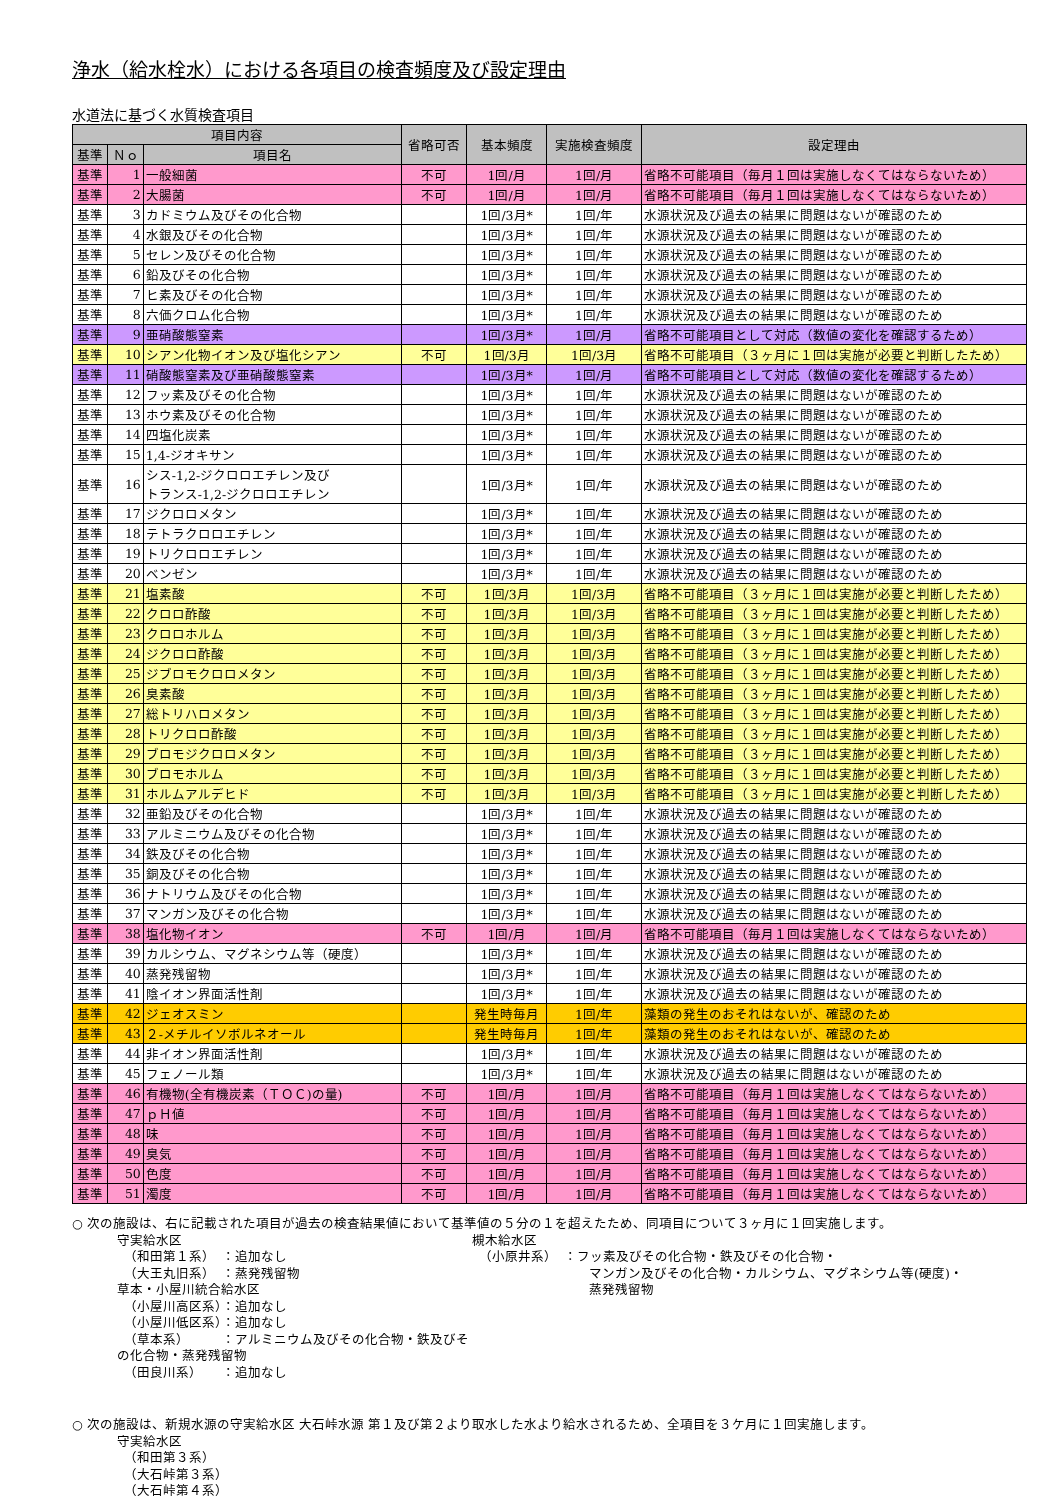浄水（給水栓水）における各項目の検査頻度及び設定理由
水道法に基づく水質検査項目
| 項目内容 | | | 省略可否 | 基本頻度 | 実施検査頻度 | 設定理由 |
| --- | --- | --- | --- | --- | --- | --- |
| 基準 | Ｎｏ | 項目名 | | | | |
| 基準 | 1 | 一般細菌 | 不可 | 1回/月 | 1回/月 | 省略不可能項目（毎月１回は実施しなくてはならないため） |
| 基準 | 2 | 大腸菌 | 不可 | 1回/月 | 1回/月 | 省略不可能項目（毎月１回は実施しなくてはならないため） |
| 基準 | 3 | カドミウム及びその化合物 | | 1回/3月* | 1回/年 | 水源状況及び過去の結果に問題はないが確認のため |
| 基準 | 4 | 水銀及びその化合物 | | 1回/3月* | 1回/年 | 水源状況及び過去の結果に問題はないが確認のため |
| 基準 | 5 | セレン及びその化合物 | | 1回/3月* | 1回/年 | 水源状況及び過去の結果に問題はないが確認のため |
| 基準 | 6 | 鉛及びその化合物 | | 1回/3月* | 1回/年 | 水源状況及び過去の結果に問題はないが確認のため |
| 基準 | 7 | ヒ素及びその化合物 | | 1回/3月* | 1回/年 | 水源状況及び過去の結果に問題はないが確認のため |
| 基準 | 8 | 六価クロム化合物 | | 1回/3月* | 1回/年 | 水源状況及び過去の結果に問題はないが確認のため |
| 基準 | 9 | 亜硝酸態窒素 | | 1回/3月* | 1回/月 | 省略不可能項目として対応（数値の変化を確認するため） |
| 基準 | 10 | シアン化物イオン及び塩化シアン | 不可 | 1回/3月 | 1回/3月 | 省略不可能項目（３ヶ月に１回は実施が必要と判断したため） |
| 基準 | 11 | 硝酸態窒素及び亜硝酸態窒素 | | 1回/3月* | 1回/月 | 省略不可能項目として対応（数値の変化を確認するため） |
| 基準 | 12 | フッ素及びその化合物 | | 1回/3月* | 1回/年 | 水源状況及び過去の結果に問題はないが確認のため |
| 基準 | 13 | ホウ素及びその化合物 | | 1回/3月* | 1回/年 | 水源状況及び過去の結果に問題はないが確認のため |
| 基準 | 14 | 四塩化炭素 | | 1回/3月* | 1回/年 | 水源状況及び過去の結果に問題はないが確認のため |
| 基準 | 15 | 1,4-ジオキサン | | 1回/3月* | 1回/年 | 水源状況及び過去の結果に問題はないが確認のため |
| 基準 | 16 | シス-1,2-ジクロロエチレン及び トランス-1,2-ジクロロエチレン | | 1回/3月* | 1回/年 | 水源状況及び過去の結果に問題はないが確認のため |
| 基準 | 17 | ジクロロメタン | | 1回/3月* | 1回/年 | 水源状況及び過去の結果に問題はないが確認のため |
| 基準 | 18 | テトラクロロエチレン | | 1回/3月* | 1回/年 | 水源状況及び過去の結果に問題はないが確認のため |
| 基準 | 19 | トリクロロエチレン | | 1回/3月* | 1回/年 | 水源状況及び過去の結果に問題はないが確認のため |
| 基準 | 20 | ベンゼン | | 1回/3月* | 1回/年 | 水源状況及び過去の結果に問題はないが確認のため |
| 基準 | 21 | 塩素酸 | 不可 | 1回/3月 | 1回/3月 | 省略不可能項目（３ヶ月に１回は実施が必要と判断したため） |
| 基準 | 22 | クロロ酢酸 | 不可 | 1回/3月 | 1回/3月 | 省略不可能項目（３ヶ月に１回は実施が必要と判断したため） |
| 基準 | 23 | クロロホルム | 不可 | 1回/3月 | 1回/3月 | 省略不可能項目（３ヶ月に１回は実施が必要と判断したため） |
| 基準 | 24 | ジクロロ酢酸 | 不可 | 1回/3月 | 1回/3月 | 省略不可能項目（３ヶ月に１回は実施が必要と判断したため） |
| 基準 | 25 | ジブロモクロロメタン | 不可 | 1回/3月 | 1回/3月 | 省略不可能項目（３ヶ月に１回は実施が必要と判断したため） |
| 基準 | 26 | 臭素酸 | 不可 | 1回/3月 | 1回/3月 | 省略不可能項目（３ヶ月に１回は実施が必要と判断したため） |
| 基準 | 27 | 総トリハロメタン | 不可 | 1回/3月 | 1回/3月 | 省略不可能項目（３ヶ月に１回は実施が必要と判断したため） |
| 基準 | 28 | トリクロロ酢酸 | 不可 | 1回/3月 | 1回/3月 | 省略不可能項目（３ヶ月に１回は実施が必要と判断したため） |
| 基準 | 29 | ブロモジクロロメタン | 不可 | 1回/3月 | 1回/3月 | 省略不可能項目（３ヶ月に１回は実施が必要と判断したため） |
| 基準 | 30 | ブロモホルム | 不可 | 1回/3月 | 1回/3月 | 省略不可能項目（３ヶ月に１回は実施が必要と判断したため） |
| 基準 | 31 | ホルムアルデヒド | 不可 | 1回/3月 | 1回/3月 | 省略不可能項目（３ヶ月に１回は実施が必要と判断したため） |
| 基準 | 32 | 亜鉛及びその化合物 | | 1回/3月* | 1回/年 | 水源状況及び過去の結果に問題はないが確認のため |
| 基準 | 33 | アルミニウム及びその化合物 | | 1回/3月* | 1回/年 | 水源状況及び過去の結果に問題はないが確認のため |
| 基準 | 34 | 鉄及びその化合物 | | 1回/3月* | 1回/年 | 水源状況及び過去の結果に問題はないが確認のため |
| 基準 | 35 | 銅及びその化合物 | | 1回/3月* | 1回/年 | 水源状況及び過去の結果に問題はないが確認のため |
| 基準 | 36 | ナトリウム及びその化合物 | | 1回/3月* | 1回/年 | 水源状況及び過去の結果に問題はないが確認のため |
| 基準 | 37 | マンガン及びその化合物 | | 1回/3月* | 1回/年 | 水源状況及び過去の結果に問題はないが確認のため |
| 基準 | 38 | 塩化物イオン | 不可 | 1回/月 | 1回/月 | 省略不可能項目（毎月１回は実施しなくてはならないため） |
| 基準 | 39 | カルシウム、マグネシウム等（硬度） | | 1回/3月* | 1回/年 | 水源状況及び過去の結果に問題はないが確認のため |
| 基準 | 40 | 蒸発残留物 | | 1回/3月* | 1回/年 | 水源状況及び過去の結果に問題はないが確認のため |
| 基準 | 41 | 陰イオン界面活性剤 | | 1回/3月* | 1回/年 | 水源状況及び過去の結果に問題はないが確認のため |
| 基準 | 42 | ジェオスミン | | 発生時毎月 | 1回/年 | 藻類の発生のおそれはないが、確認のため |
| 基準 | 43 | ２-メチルイソボルネオール | | 発生時毎月 | 1回/年 | 藻類の発生のおそれはないが、確認のため |
| 基準 | 44 | 非イオン界面活性剤 | | 1回/3月* | 1回/年 | 水源状況及び過去の結果に問題はないが確認のため |
| 基準 | 45 | フェノール類 | | 1回/3月* | 1回/年 | 水源状況及び過去の結果に問題はないが確認のため |
| 基準 | 46 | 有機物(全有機炭素（ＴＯＣ)の量) | 不可 | 1回/月 | 1回/月 | 省略不可能項目（毎月１回は実施しなくてはならないため） |
| 基準 | 47 | ｐＨ値 | 不可 | 1回/月 | 1回/月 | 省略不可能項目（毎月１回は実施しなくてはならないため） |
| 基準 | 48 | 味 | 不可 | 1回/月 | 1回/月 | 省略不可能項目（毎月１回は実施しなくてはならないため） |
| 基準 | 49 | 臭気 | 不可 | 1回/月 | 1回/月 | 省略不可能項目（毎月１回は実施しなくてはならないため） |
| 基準 | 50 | 色度 | 不可 | 1回/月 | 1回/月 | 省略不可能項目（毎月１回は実施しなくてはならないため） |
| 基準 | 51 | 濁度 | 不可 | 1回/月 | 1回/月 | 省略不可能項目（毎月１回は実施しなくてはならないため） |
○ 次の施設は、右に記載された項目が過去の検査結果値において基準値の５分の１を超えたため、同項目について３ヶ月に１回実施します。
守実給水区
　（和田第１系）　：追加なし
　（大王丸旧系）　：蒸発残留物
草本・小屋川統合給水区
　（小屋川高区系）：追加なし
　（小屋川低区系）：追加なし
　（草本系）　　　：アルミニウム及びその化合物・鉄及びその化合物・蒸発残留物
　（田良川系）　　：追加なし
槻木給水区
　（小原井系）　：フッ素及びその化合物・鉄及びその化合物・
　　　　　　　　　マンガン及びその化合物・カルシウム、マグネシウム等(硬度)・
　　　　　　　　　蒸発残留物
○ 次の施設は、新規水源の守実給水区 大石峠水源 第１及び第２より取水した水より給水されるため、全項目を３ケ月に１回実施します。
守実給水区
　（和田第３系）
　（大石峠第３系）
　（大石峠第４系）